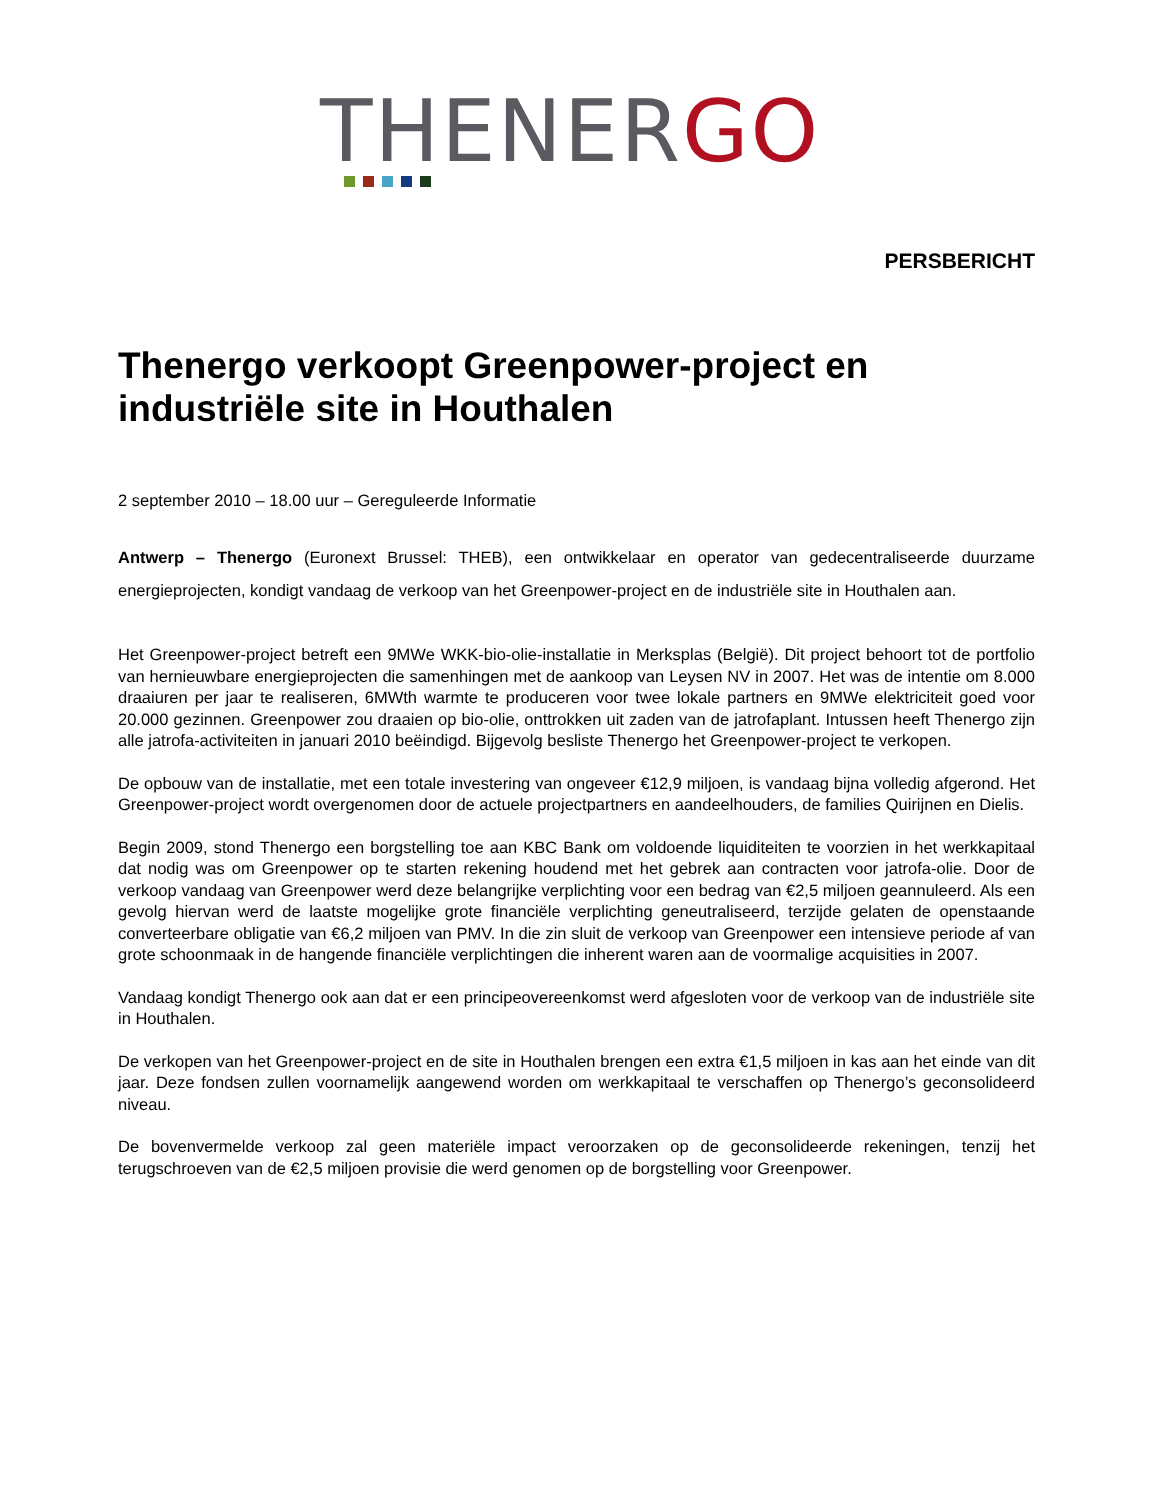THENERGO
PERSBERICHT
Thenergo verkoopt Greenpower-project en industriële site in Houthalen
2 september 2010 – 18.00 uur – Gereguleerde Informatie
Antwerp – Thenergo (Euronext Brussel: THEB), een ontwikkelaar en operator van gedecentraliseerde duurzame energieprojecten, kondigt vandaag de verkoop van het Greenpower-project en de industriële site in Houthalen aan.
Het Greenpower-project betreft een 9MWe WKK-bio-olie-installatie in Merksplas (België). Dit project behoort tot de portfolio van hernieuwbare energieprojecten die samenhingen met de aankoop van Leysen NV in 2007. Het was de intentie om 8.000 draaiuren per jaar te realiseren, 6MWth warmte te produceren voor twee lokale partners en 9MWe elektriciteit goed voor 20.000 gezinnen. Greenpower zou draaien op bio-olie, onttrokken uit zaden van de jatrofaplant. Intussen heeft Thenergo zijn alle jatrofa-activiteiten in januari 2010 beëindigd. Bijgevolg besliste Thenergo het Greenpower-project te verkopen.
De opbouw van de installatie, met een totale investering van ongeveer €12,9 miljoen, is vandaag bijna volledig afgerond. Het Greenpower-project wordt overgenomen door de actuele projectpartners en aandeelhouders, de families Quirijnen en Dielis.
Begin 2009, stond Thenergo een borgstelling toe aan KBC Bank om voldoende liquiditeiten te voorzien in het werkkapitaal dat nodig was om Greenpower op te starten rekening houdend met het gebrek aan contracten voor jatrofa-olie. Door de verkoop vandaag van Greenpower werd deze belangrijke verplichting voor een bedrag van €2,5 miljoen geannuleerd. Als een gevolg hiervan werd de laatste mogelijke grote financiële verplichting geneutraliseerd, terzijde gelaten de openstaande converteerbare obligatie van €6,2 miljoen van PMV. In die zin sluit de verkoop van Greenpower een intensieve periode af van grote schoonmaak in de hangende financiële verplichtingen die inherent waren aan de voormalige acquisities in 2007.
Vandaag kondigt Thenergo ook aan dat er een principeovereenkomst werd afgesloten voor de verkoop van de industriële site in Houthalen.
De verkopen van het Greenpower-project en de site in Houthalen brengen een extra €1,5 miljoen in kas aan het einde van dit jaar. Deze fondsen zullen voornamelijk aangewend worden om werkkapitaal te verschaffen op Thenergo’s geconsolideerd niveau.
De bovenvermelde verkoop zal geen materiële impact veroorzaken op de geconsolideerde rekeningen, tenzij het terugschroeven van de €2,5 miljoen provisie die werd genomen op de borgstelling voor Greenpower.